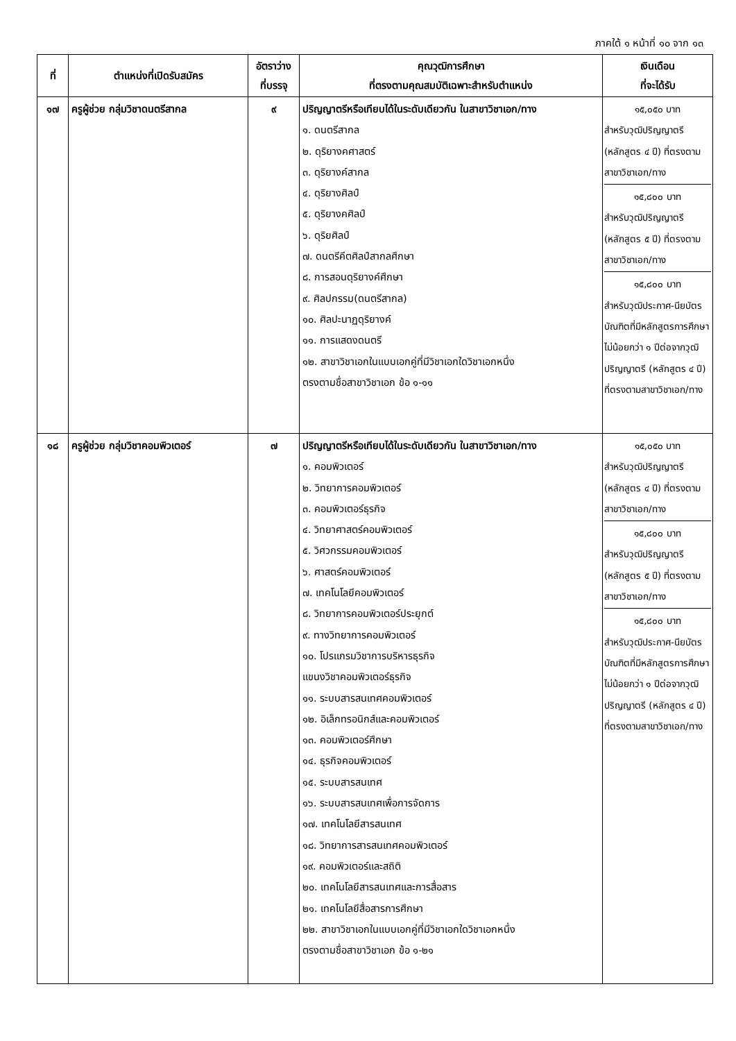ภาคใต้ ๑ หน้าที่ ๑๐ จาก ๑๓
| ที่ | ตำแหน่งที่เปิดรับสมัคร | อัตราว่าง ที่บรรจุ | คุณวุฒิการศึกษา ที่ตรงตามคุณสมบัติเฉพาะสำหรับตำแหน่ง | เงินเดือน ที่จะได้รับ |
| --- | --- | --- | --- | --- |
| ๑๗ | ครูผู้ช่วย กลุ่มวิชาดนตรีสากล | ๙ | ปริญญาตรีหรือเทียบได้ในระดับเดียวกัน ในสาขาวิชาเอก/ทาง ๑. ดนตรีสากล ๒. ดุริยางคศาสตร์ ๓. ดุริยางค์สากล ๔. ดุริยางศิลป์ ๕. ดุริยางคศิลป์ ๖. ดุริยศิลป์ ๗. ดนตรีคีตศิลป์สากลศึกษา ๘. การสอนดุริยางค์ศึกษา ๙. ศิลปกรรม(ดนตรีสากล) ๑๐. ศิลปะนาฏดุริยางค์ ๑๑. การแสดงดนตรี ๑๒. สาขาวิชาเอกในแบบเอกคู่ที่มีวิชาเอกใดวิชาเอกหนึ่ง ตรงตามชื่อสาขาวิชาเอก ข้อ ๑-๑๑ | ๑๕,๐๕๐ บาท สำหรับวุฒิปริญญาตรี (หลักสูตร ๔ ปี) ที่ตรงตามสาขาวิชาเอก/ทาง ๑๕,๘๐๐ บาท สำหรับวุฒิปริญญาตรี (หลักสูตร ๕ ปี) ที่ตรงตามสาขาวิชาเอก/ทาง ๑๕,๘๐๐ บาท สำหรับวุฒิประกาศ-นียบัตรบัณฑิตที่มีหลักสูตรการศึกษาไม่น้อยกว่า ๑ ปีต่อจากวุฒิปริญญาตรี (หลักสูตร ๔ ปี) ที่ตรงตามสาขาวิชาเอก/ทาง |
| ๑๘ | ครูผู้ช่วย กลุ่มวิชาคอมพิวเตอร์ | ๗ | ปริญญาตรีหรือเทียบได้ในระดับเดียวกัน ในสาขาวิชาเอก/ทาง ๑. คอมพิวเตอร์ ๒. วิทยาการคอมพิวเตอร์ ๓. คอมพิวเตอร์ธุรกิจ ๔. วิทยาศาสตร์คอมพิวเตอร์ ๕. วิศวกรรมคอมพิวเตอร์ ๖. ศาสตร์คอมพิวเตอร์ ๗. เทคโนโลยีคอมพิวเตอร์ ๘. วิทยาการคอมพิวเตอร์ประยุกต์ ๙. ทางวิทยาการคอมพิวเตอร์ ๑๐. โปรแกรมวิชาการบริหารธุรกิจ แขนงวิชาคอมพิวเตอร์ธุรกิจ ๑๑. ระบบสารสนเทศคอมพิวเตอร์ ๑๒. อิเล็กทรอนิกส์และคอมพิวเตอร์ ๑๓. คอมพิวเตอร์ศึกษา ๑๔. ธุรกิจคอมพิวเตอร์ ๑๕. ระบบสารสนเทศ ๑๖. ระบบสารสนเทศเพื่อการจัดการ ๑๗. เทคโนโลยีสารสนเทศ ๑๘. วิทยาการสารสนเทศคอมพิวเตอร์ ๑๙. คอมพิวเตอร์และสถิติ ๒๐. เทคโนโลยีสารสนเทศและการสื่อสาร ๒๑. เทคโนโลยีสื่อสารการศึกษา ๒๒. สาขาวิชาเอกในแบบเอกคู่ที่มีวิชาเอกใดวิชาเอกหนึ่ง ตรงตามชื่อสาขาวิชาเอก ข้อ ๑-๒๑ | ๑๕,๐๕๐ บาท สำหรับวุฒิปริญญาตรี (หลักสูตร ๔ ปี) ที่ตรงตามสาขาวิชาเอก/ทาง ๑๕,๘๐๐ บาท สำหรับวุฒิปริญญาตรี (หลักสูตร ๕ ปี) ที่ตรงตามสาขาวิชาเอก/ทาง ๑๕,๘๐๐ บาท สำหรับวุฒิประกาศ-นียบัตรบัณฑิตที่มีหลักสูตรการศึกษาไม่น้อยกว่า ๑ ปีต่อจากวุฒิปริญญาตรี (หลักสูตร ๔ ปี) ที่ตรงตามสาขาวิชาเอก/ทาง |